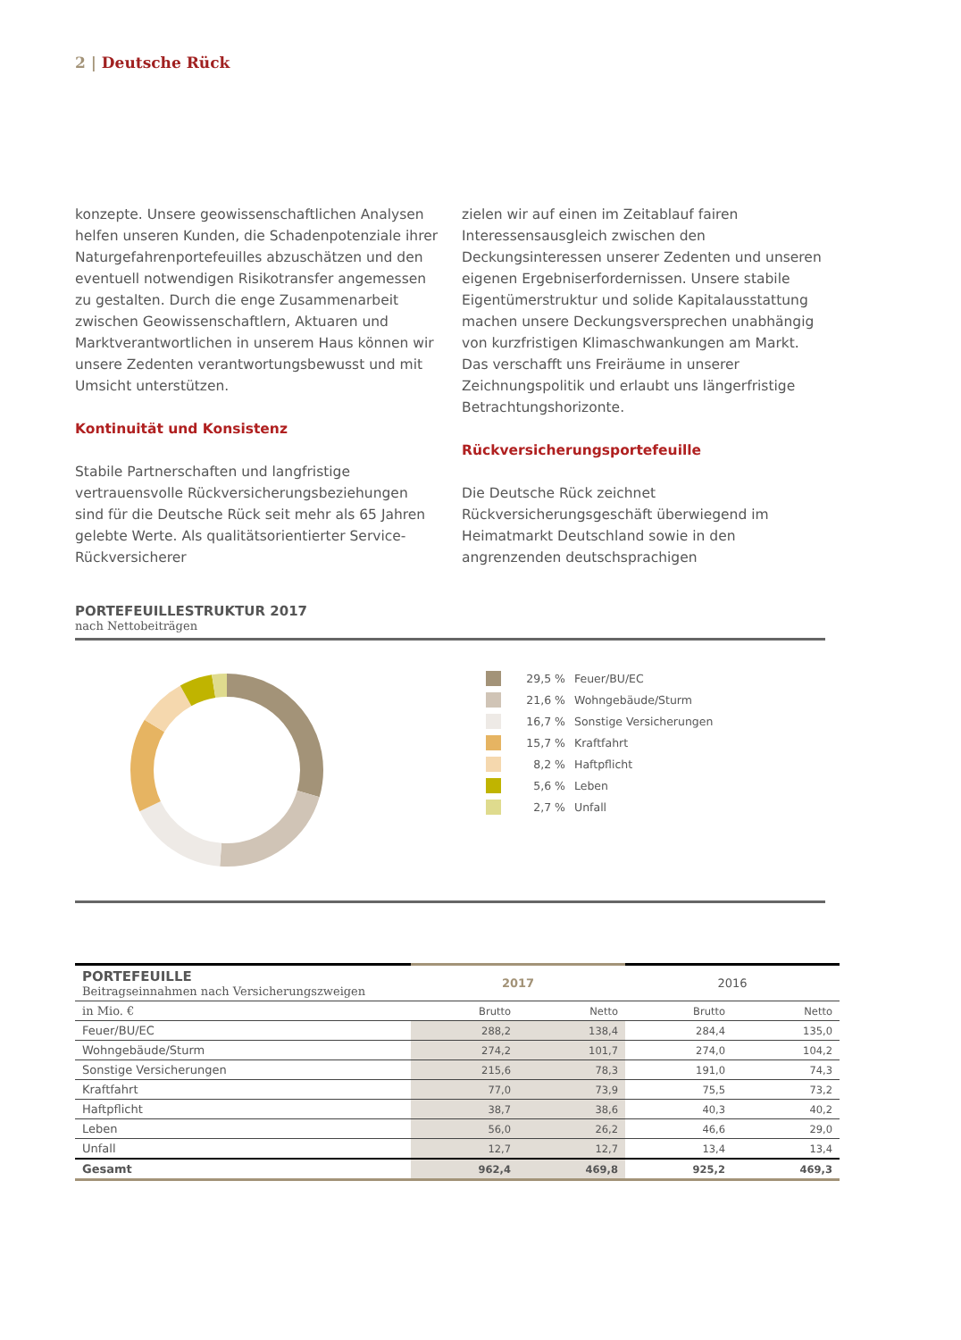2 | Deutsche Rück
konzepte. Unsere geowissenschaftlichen Analysen helfen unseren Kunden, die Schadenpotenziale ihrer Naturgefahrenportefeuilles abzuschätzen und den eventuell notwendigen Risikotransfer angemessen zu gestalten. Durch die enge Zusammenarbeit zwischen Geowissenschaftlern, Aktuaren und Marktverantwortlichen in unserem Haus können wir unsere Zedenten verantwortungsbewusst und mit Umsicht unterstützen.
Kontinuität und Konsistenz
Stabile Partnerschaften und langfristige vertrauensvolle Rückversicherungsbeziehungen sind für die Deutsche Rück seit mehr als 65 Jahren gelebte Werte. Als qualitätsorientierter Service-Rückversicherer
zielen wir auf einen im Zeitablauf fairen Interessensausgleich zwischen den Deckungsinteressen unserer Zedenten und unseren eigenen Ergebniserfordernissen. Unsere stabile Eigentümerstruktur und solide Kapitalausstattung machen unsere Deckungsversprechen unabhängig von kurzfristigen Klimaschwankungen am Markt. Das verschafft uns Freiräume in unserer Zeichnungspolitik und erlaubt uns längerfristige Betrachtungshorizonte.
Rückversicherungsportefeuille
Die Deutsche Rück zeichnet Rückversicherungsgeschäft überwiegend im Heimatmarkt Deutschland sowie in den angrenzenden deutschsprachigen
PORTEFEUILLESTRUKTUR 2017
nach Nettobeiträgen
29,5 % Feuer/BU/EC
21,6 % Wohngebäude/Sturm
16,7 % Sonstige Versicherungen
15,7 % Kraftfahrt
8,2 % Haftpflicht
5,6 % Leben
2,7 % Unfall
| PORTEFEUILLE Beitragseinnahmen nach Versicherungszweigen | 2017 | | 2016 | |
| --- | --- | --- | --- | --- |
| in Mio. € | Brutto | Netto | Brutto | Netto |
| Feuer/BU/EC | 288,2 | 138,4 | 284,4 | 135,0 |
| Wohngebäude/Sturm | 274,2 | 101,7 | 274,0 | 104,2 |
| Sonstige Versicherungen | 215,6 | 78,3 | 191,0 | 74,3 |
| Kraftfahrt | 77,0 | 73,9 | 75,5 | 73,2 |
| Haftpflicht | 38,7 | 38,6 | 40,3 | 40,2 |
| Leben | 56,0 | 26,2 | 46,6 | 29,0 |
| Unfall | 12,7 | 12,7 | 13,4 | 13,4 |
| Gesamt | 962,4 | 469,8 | 925,2 | 469,3 |